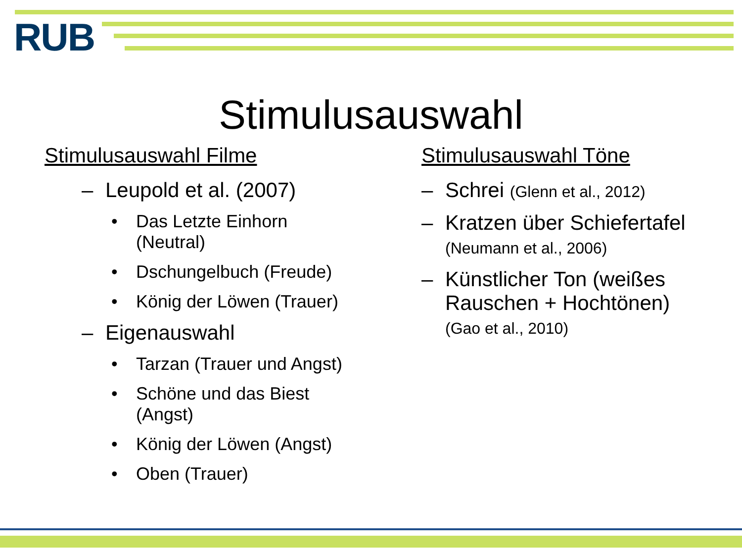RUB
Stimulusauswahl
Stimulusauswahl Filme
– Leupold et al. (2007)
• Das Letzte Einhorn
(Neutral)
• Dschungelbuch (Freude)
• König der Löwen (Trauer)
– Eigenauswahl
• Tarzan (Trauer und Angst)
• Schöne und das Biest
(Angst)
• König der Löwen (Angst)
• Oben (Trauer)
Stimulusauswahl Töne
– Schrei (Glenn et al., 2012)
– Kratzen über Schiefertafel (Neumann et al., 2006)
– Künstlicher Ton (weißes Rauschen + Hochtönen) (Gao et al., 2010)